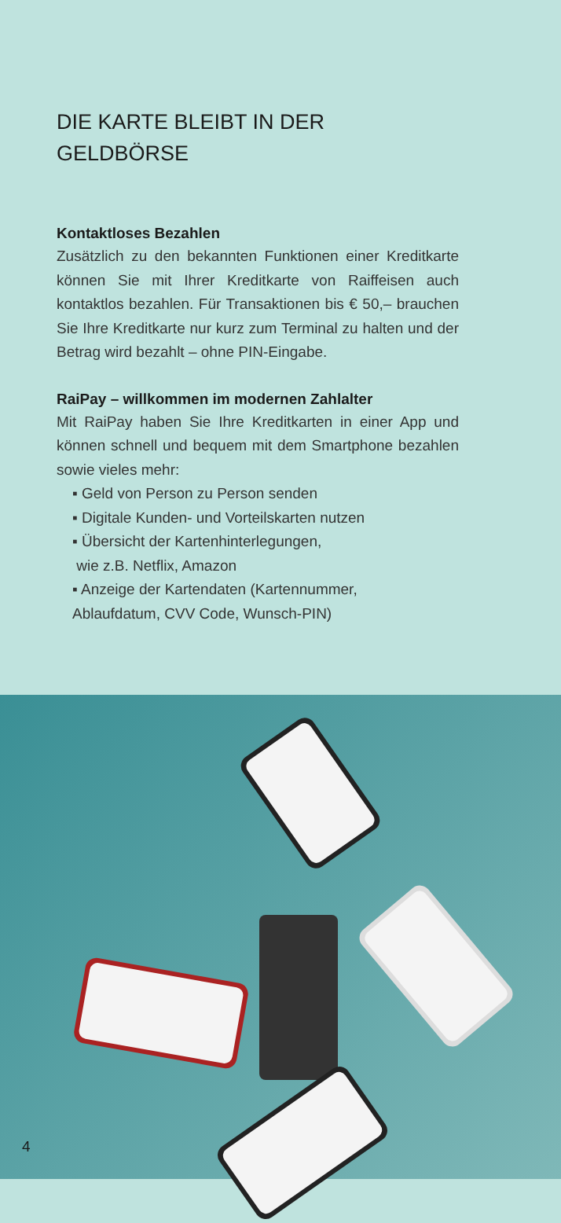DIE KARTE BLEIBT IN DER GELDBÖRSE
Kontaktloses Bezahlen
Zusätzlich zu den bekannten Funktionen einer Kreditkarte können Sie mit Ihrer Kreditkarte von Raiffeisen auch kontaktlos bezahlen. Für Transaktionen bis € 50,– brauchen Sie Ihre Kreditkarte nur kurz zum Terminal zu halten und der Betrag wird bezahlt – ohne PIN-Eingabe.
RaiPay – willkommen im modernen Zahlalter
Mit RaiPay haben Sie Ihre Kreditkarten in einer App und können schnell und bequem mit dem Smartphone bezahlen sowie vieles mehr:
▪ Geld von Person zu Person senden
▪ Digitale Kunden- und Vorteilskarten nutzen
▪ Übersicht der Kartenhinterlegungen,
wie z.B. Netflix, Amazon
▪ Anzeige der Kartendaten (Kartennummer,
Ablaufdatum, CVV Code, Wunsch-PIN)
4